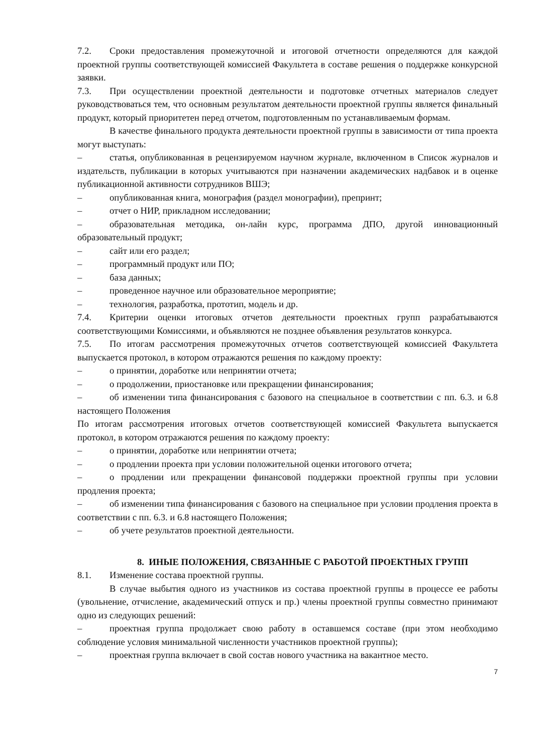7.2. Сроки предоставления промежуточной и итоговой отчетности определяются для каждой проектной группы соответствующей комиссией Факультета в составе решения о поддержке конкурсной заявки.
7.3. При осуществлении проектной деятельности и подготовке отчетных материалов следует руководствоваться тем, что основным результатом деятельности проектной группы является финальный продукт, который приоритетен перед отчетом, подготовленным по устанавливаемым формам.
В качестве финального продукта деятельности проектной группы в зависимости от типа проекта могут выступать:
– статья, опубликованная в рецензируемом научном журнале, включенном в Список журналов и издательств, публикации в которых учитываются при назначении академических надбавок и в оценке публикационной активности сотрудников ВШЭ;
– опубликованная книга, монография (раздел монографии), препринт;
– отчет о НИР, прикладном исследовании;
– образовательная методика, он-лайн курс, программа ДПО, другой инновационный образовательный продукт;
– сайт или его раздел;
– программный продукт или ПО;
– база данных;
– проведенное научное или образовательное мероприятие;
– технология, разработка, прототип, модель и др.
7.4. Критерии оценки итоговых отчетов деятельности проектных групп разрабатываются соответствующими Комиссиями, и объявляются не позднее объявления результатов конкурса.
7.5. По итогам рассмотрения промежуточных отчетов соответствующей комиссией Факультета выпускается протокол, в котором отражаются решения по каждому проекту:
– о принятии, доработке или непринятии отчета;
– о продолжении, приостановке или прекращении финансирования;
– об изменении типа финансирования с базового на специальное в соответствии с пп. 6.3. и 6.8 настоящего Положения
По итогам рассмотрения итоговых отчетов соответствующей комиссией Факультета выпускается протокол, в котором отражаются решения по каждому проекту:
– о принятии, доработке или непринятии отчета;
– о продлении проекта при условии положительной оценки итогового отчета;
– о продлении или прекращении финансовой поддержки проектной группы при условии продления проекта;
– об изменении типа финансирования с базового на специальное при условии продления проекта в соответствии с пп. 6.3. и 6.8 настоящего Положения;
– об учете результатов проектной деятельности.
8. ИНЫЕ ПОЛОЖЕНИЯ, СВЯЗАННЫЕ С РАБОТОЙ ПРОЕКТНЫХ ГРУПП
8.1. Изменение состава проектной группы.
В случае выбытия одного из участников из состава проектной группы в процессе ее работы (увольнение, отчисление, академический отпуск и пр.) члены проектной группы совместно принимают одно из следующих решений:
– проектная группа продолжает свою работу в оставшемся составе (при этом необходимо соблюдение условия минимальной численности участников проектной группы);
– проектная группа включает в свой состав нового участника на вакантное место.
7